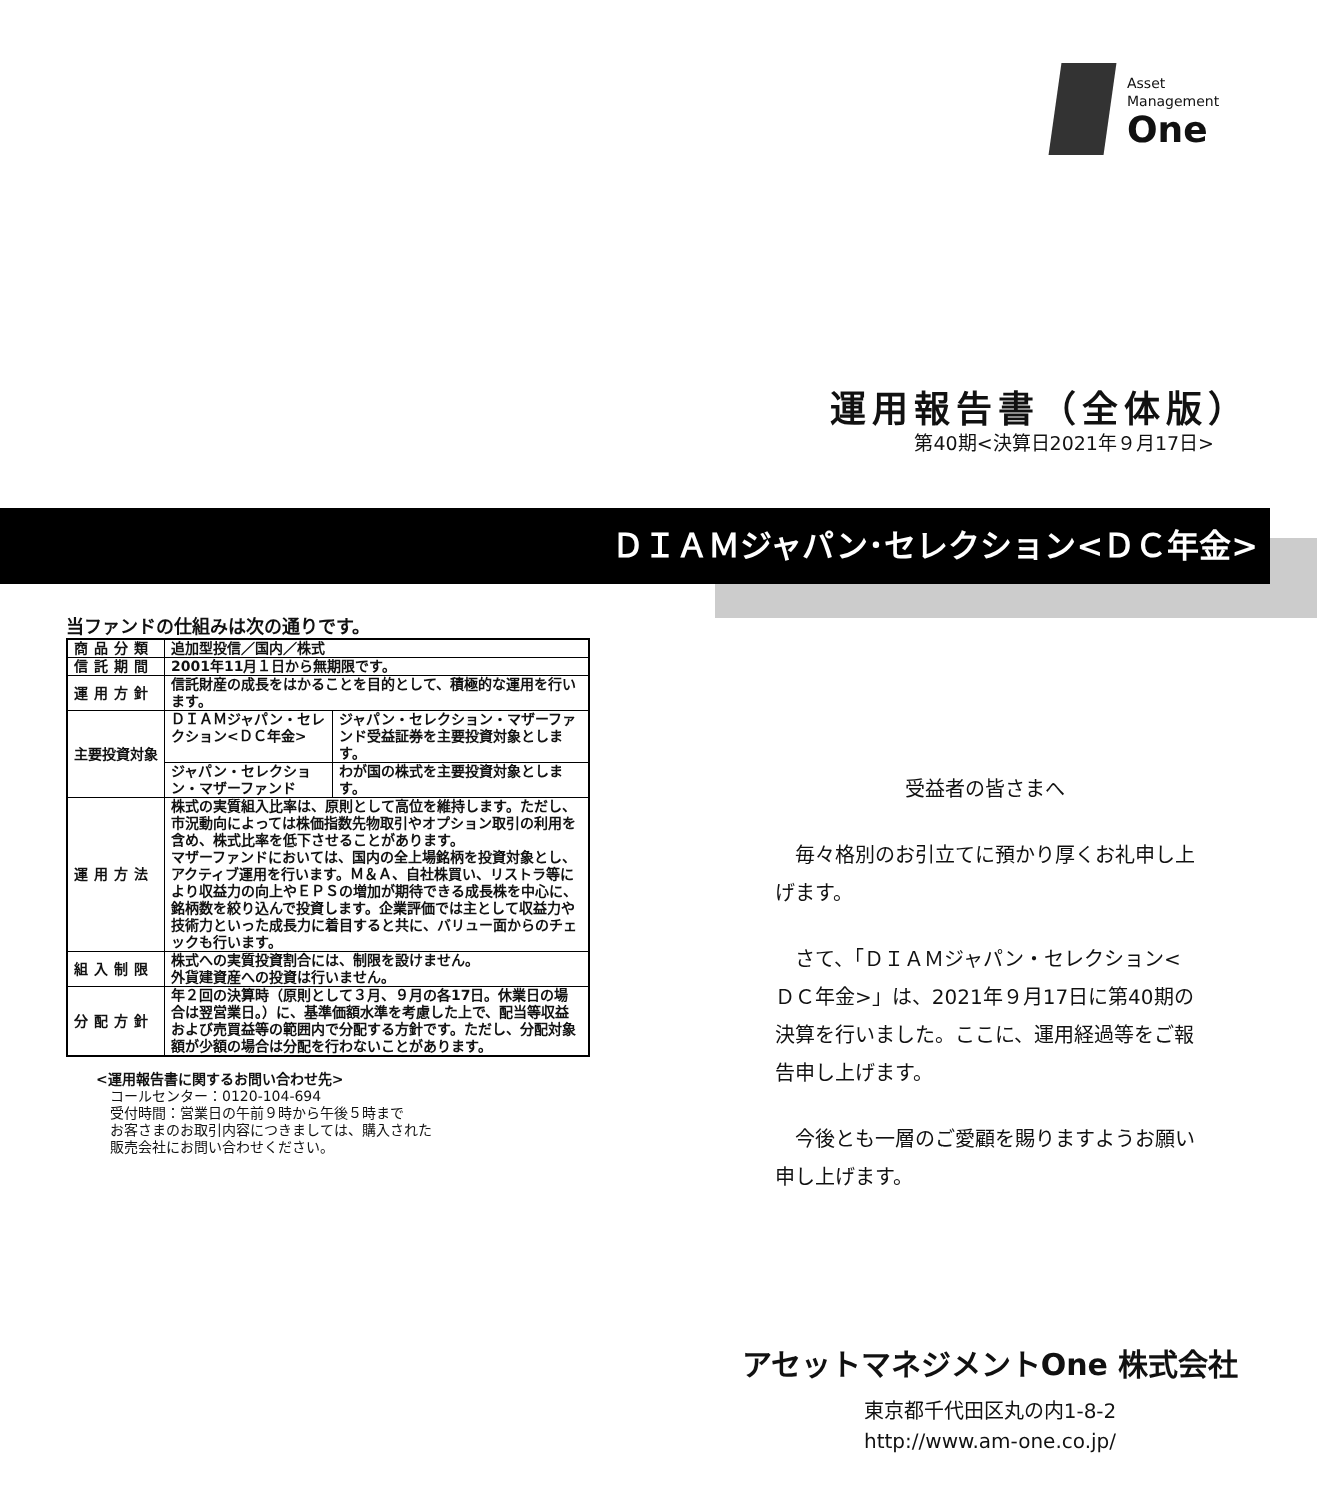Asset
Management
One
運用報告書（全体版）
第40期<決算日2021年９月17日>
ＤＩＡＭジャパン･セレクション<ＤＣ年金>
当ファンドの仕組みは次の通りです。
| 商品分類 | 追加型投信／国内／株式 | |
| 信託期間 | 2001年11月１日から無期限です。 | |
| 運用方針 | 信託財産の成長をはかることを目的として、積極的な運用を行います。 | |
| 主要投資対象 | ＤＩＡＭジャパン・セレクション<ＤＣ年金> | ジャパン・セレクション・マザーファンド受益証券を主要投資対象とします。 |
| | ジャパン・セレクション・マザーファンド | わが国の株式を主要投資対象とします。 |
| 運用方法 | 株式の実質組入比率は、原則として高位を維持します。ただし、市況動向によっては株価指数先物取引やオプション取引の利用を含め、株式比率を低下させることがあります。 マザーファンドにおいては、国内の全上場銘柄を投資対象とし、アクティブ運用を行います。Ｍ＆Ａ、自社株買い、リストラ等により収益力の向上やＥＰＳの増加が期待できる成長株を中心に、銘柄数を絞り込んで投資します。企業評価では主として収益力や技術力といった成長力に着目すると共に、バリュー面からのチェックも行います。 | |
| 組入制限 | 株式への実質投資割合には、制限を設けません。 外貨建資産への投資は行いません。 | |
| 分配方針 | 年２回の決算時（原則として３月、９月の各17日。休業日の場合は翌営業日。）に、基準価額水準を考慮した上で、配当等収益および売買益等の範囲内で分配する方針です。ただし、分配対象額が少額の場合は分配を行わないことがあります。 | |
<運用報告書に関するお問い合わせ先>
　コールセンター：0120-104-694
　受付時間：営業日の午前９時から午後５時まで
　お客さまのお取引内容につきましては、購入された
　販売会社にお問い合わせください。
受益者の皆さまへ
　毎々格別のお引立てに預かり厚くお礼申し上げます。
　さて、「ＤＩＡＭジャパン・セレクション<ＤＣ年金>」は、2021年９月17日に第40期の決算を行いました。ここに、運用経過等をご報告申し上げます。
　今後とも一層のご愛顧を賜りますようお願い申し上げます。
アセットマネジメントOne 株式会社
東京都千代田区丸の内1-8-2
http://www.am-one.co.jp/